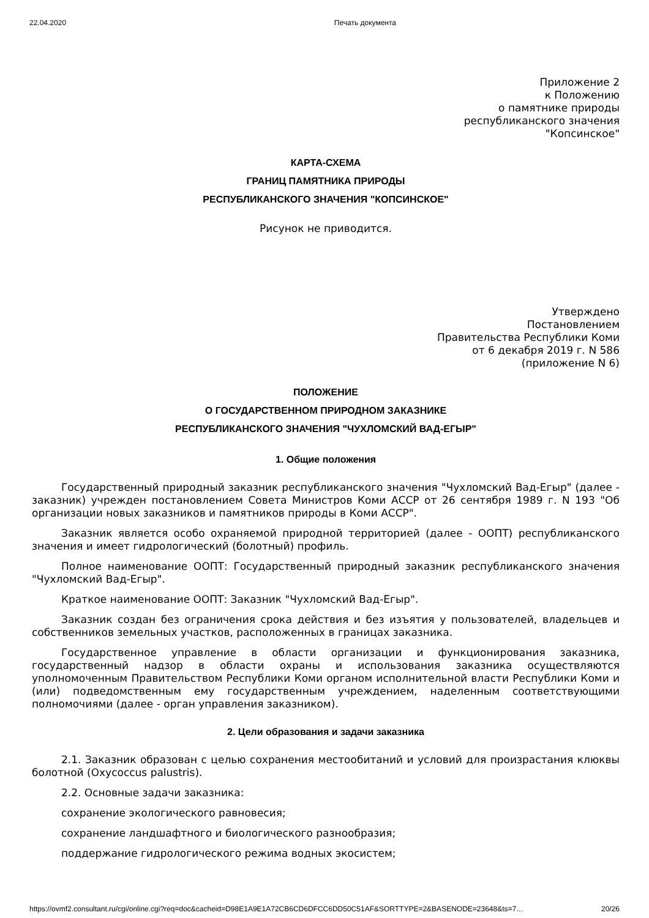22.04.2020 Печать документа
Приложение 2
к Положению
о памятнике природы
республиканского значения
"Копсинское"
КАРТА-СХЕМА
ГРАНИЦ ПАМЯТНИКА ПРИРОДЫ
РЕСПУБЛИКАНСКОГО ЗНАЧЕНИЯ "КОПСИНСКОЕ"
Рисунок не приводится.
Утверждено
Постановлением
Правительства Республики Коми
от 6 декабря 2019 г. N 586
(приложение N 6)
ПОЛОЖЕНИЕ
О ГОСУДАРСТВЕННОМ ПРИРОДНОМ ЗАКАЗНИКЕ
РЕСПУБЛИКАНСКОГО ЗНАЧЕНИЯ "ЧУХЛОМСКИЙ ВАД-ЕГЫР"
1. Общие положения
Государственный природный заказник республиканского значения "Чухломский Вад-Егыр" (далее - заказник) учрежден постановлением Совета Министров Коми АССР от 26 сентября 1989 г. N 193 "Об организации новых заказников и памятников природы в Коми АССР".
Заказник является особо охраняемой природной территорией (далее - ООПТ) республиканского значения и имеет гидрологический (болотный) профиль.
Полное наименование ООПТ: Государственный природный заказник республиканского значения "Чухломский Вад-Егыр".
Краткое наименование ООПТ: Заказник "Чухломский Вад-Егыр".
Заказник создан без ограничения срока действия и без изъятия у пользователей, владельцев и собственников земельных участков, расположенных в границах заказника.
Государственное управление в области организации и функционирования заказника, государственный надзор в области охраны и использования заказника осуществляются уполномоченным Правительством Республики Коми органом исполнительной власти Республики Коми и (или) подведомственным ему государственным учреждением, наделенным соответствующими полномочиями (далее - орган управления заказником).
2. Цели образования и задачи заказника
2.1. Заказник образован с целью сохранения местообитаний и условий для произрастания клюквы болотной (Oxycoccus palustris).
2.2. Основные задачи заказника:
сохранение экологического равновесия;
сохранение ландшафтного и биологического разнообразия;
поддержание гидрологического режима водных экосистем;
https://ovmf2.consultant.ru/cgi/online.cgi?req=doc&cacheid=D98E1A9E1A72CB6CD6DFCC6DD50C51AF&SORTTYPE=2&BASENODE=23648&ts=7… 20/26